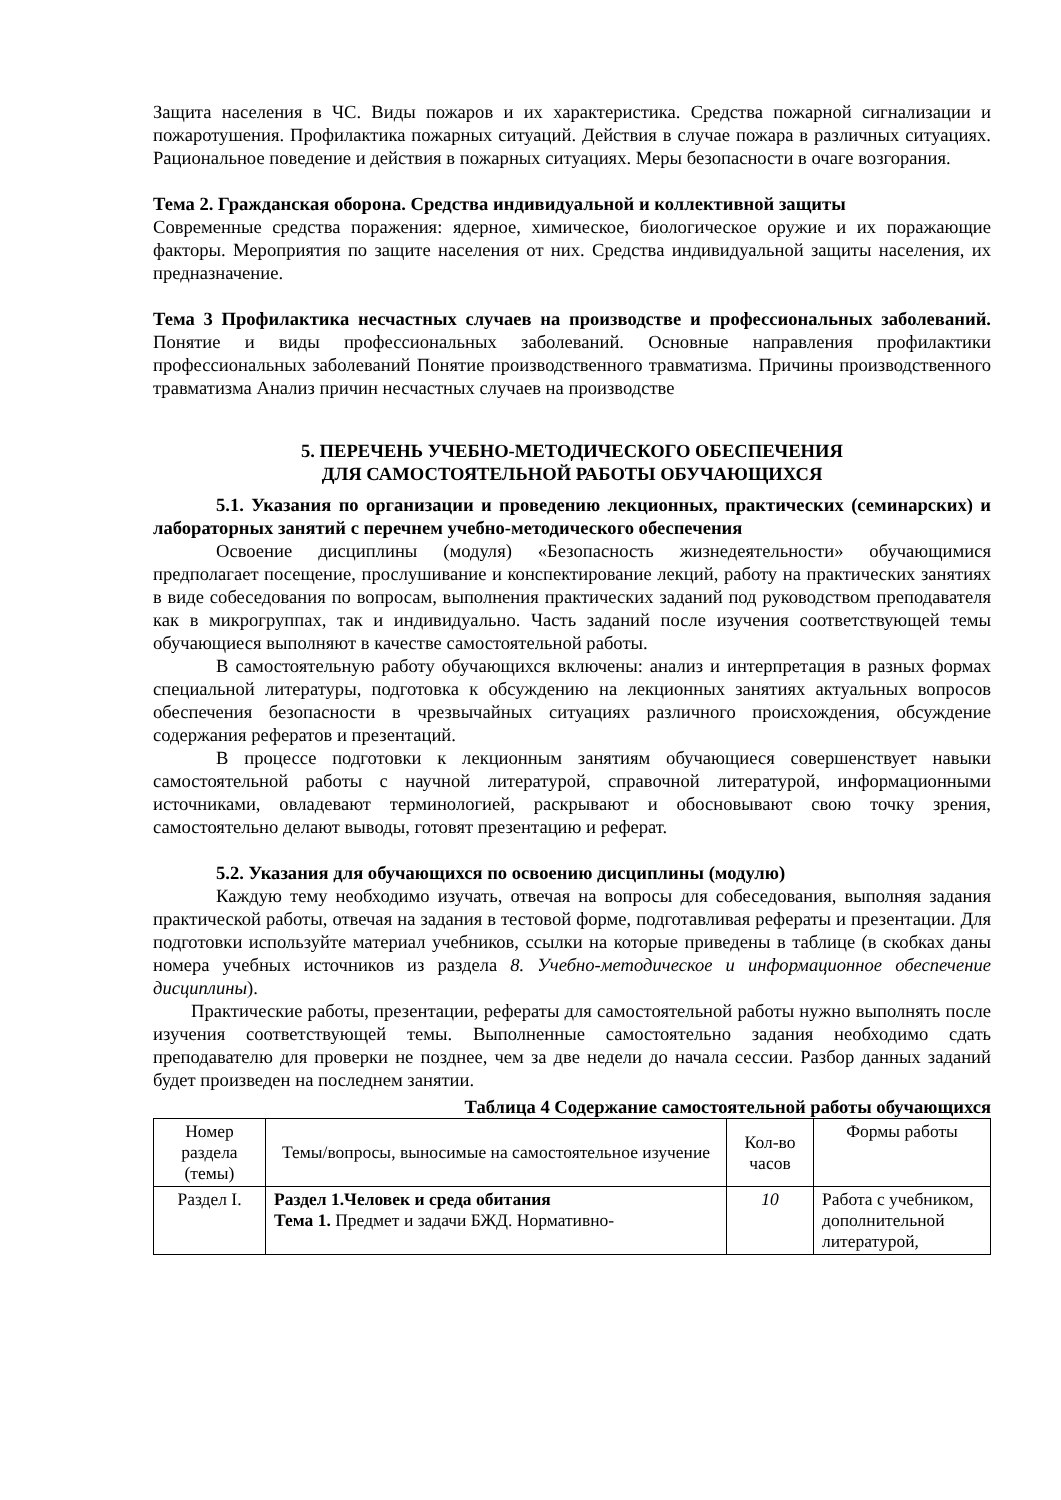Защита населения в ЧС. Виды пожаров и их характеристика. Средства пожарной сигнализации и пожаротушения. Профилактика пожарных ситуаций. Действия в случае пожара в различных ситуациях. Рациональное поведение и действия в пожарных ситуациях. Меры безопасности в очаге возгорания.
Тема 2. Гражданская оборона. Средства индивидуальной и коллективной защиты
Современные средства поражения: ядерное, химическое, биологическое оружие и их поражающие факторы. Мероприятия по защите населения от них. Средства индивидуальной защиты населения, их предназначение.
Тема 3 Профилактика несчастных случаев на производстве и профессиональных заболеваний. Понятие и виды профессиональных заболеваний. Основные направления профилактики профессиональных заболеваний Понятие производственного травматизма. Причины производственного травматизма Анализ причин несчастных случаев на производстве
5. ПЕРЕЧЕНЬ УЧЕБНО-МЕТОДИЧЕСКОГО ОБЕСПЕЧЕНИЯ
ДЛЯ САМОСТОЯТЕЛЬНОЙ РАБОТЫ ОБУЧАЮЩИХСЯ
5.1. Указания по организации и проведению лекционных, практических (семинарских) и лабораторных занятий с перечнем учебно-методического обеспечения
Освоение дисциплины (модуля) «Безопасность жизнедеятельности» обучающимися предполагает посещение, прослушивание и конспектирование лекций, работу на практических занятиях в виде собеседования по вопросам, выполнения практических заданий под руководством преподавателя как в микрогруппах, так и индивидуально. Часть заданий после изучения соответствующей темы обучающиеся выполняют в качестве самостоятельной работы.
В самостоятельную работу обучающихся включены: анализ и интерпретация в разных формах специальной литературы, подготовка к обсуждению на лекционных занятиях актуальных вопросов обеспечения безопасности в чрезвычайных ситуациях различного происхождения, обсуждение содержания рефератов и презентаций.
В процессе подготовки к лекционным занятиям обучающиеся совершенствует навыки самостоятельной работы с научной литературой, справочной литературой, информационными источниками, овладевают терминологией, раскрывают и обосновывают свою точку зрения, самостоятельно делают выводы, готовят презентацию и реферат.
5.2. Указания для обучающихся по освоению дисциплины (модулю)
Каждую тему необходимо изучать, отвечая на вопросы для собеседования, выполняя задания практической работы, отвечая на задания в тестовой форме, подготавливая рефераты и презентации. Для подготовки используйте материал учебников, ссылки на которые приведены в таблице (в скобках даны номера учебных источников из раздела 8. Учебно-методическое и информационное обеспечение дисциплины).
Практические работы, презентации, рефераты для самостоятельной работы нужно выполнять после изучения соответствующей темы. Выполненные самостоятельно задания необходимо сдать преподавателю для проверки не позднее, чем за две недели до начала сессии. Разбор данных заданий будет произведен на последнем занятии.
Таблица 4 Содержание самостоятельной работы обучающихся
| Номер раздела (темы) | Темы/вопросы, выносимые на самостоятельное изучение | Кол-во часов | Формы работы |
| --- | --- | --- | --- |
| Раздел I. | Раздел 1.Человек и среда обитания Тема 1. Предмет и задачи БЖД. Нормативно- | 10 | Работа с учебником, дополнительной литературой, |